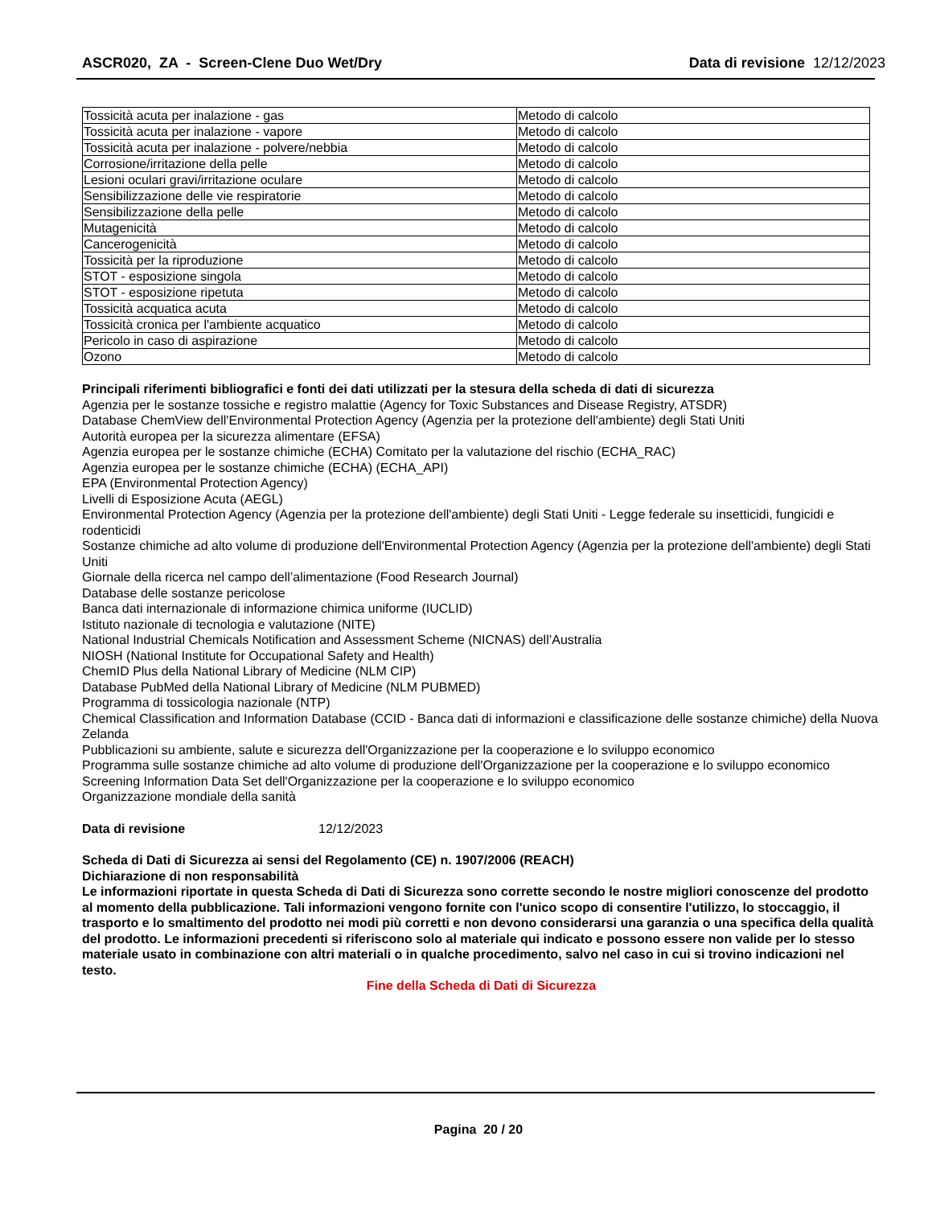ASCR020, ZA - Screen-Clene Duo Wet/Dry Data di revisione 12/12/2023
| Tossicità acuta per inalazione - gas | Metodo di calcolo |
| Tossicità acuta per inalazione - vapore | Metodo di calcolo |
| Tossicità acuta per inalazione - polvere/nebbia | Metodo di calcolo |
| Corrosione/irritazione della pelle | Metodo di calcolo |
| Lesioni oculari gravi/irritazione oculare | Metodo di calcolo |
| Sensibilizzazione delle vie respiratorie | Metodo di calcolo |
| Sensibilizzazione della pelle | Metodo di calcolo |
| Mutagenicità | Metodo di calcolo |
| Cancerogenicità | Metodo di calcolo |
| Tossicità per la riproduzione | Metodo di calcolo |
| STOT - esposizione singola | Metodo di calcolo |
| STOT - esposizione ripetuta | Metodo di calcolo |
| Tossicità acquatica acuta | Metodo di calcolo |
| Tossicità cronica per l'ambiente acquatico | Metodo di calcolo |
| Pericolo in caso di aspirazione | Metodo di calcolo |
| Ozono | Metodo di calcolo |
Principali riferimenti bibliografici e fonti dei dati utilizzati per la stesura della scheda di dati di sicurezza
Agenzia per le sostanze tossiche e registro malattie (Agency for Toxic Substances and Disease Registry, ATSDR)
Database ChemView dell'Environmental Protection Agency (Agenzia per la protezione dell'ambiente) degli Stati Uniti
Autorità europea per la sicurezza alimentare (EFSA)
Agenzia europea per le sostanze chimiche (ECHA) Comitato per la valutazione del rischio (ECHA_RAC)
Agenzia europea per le sostanze chimiche (ECHA) (ECHA_API)
EPA (Environmental Protection Agency)
Livelli di Esposizione Acuta (AEGL)
Environmental Protection Agency (Agenzia per la protezione dell'ambiente) degli Stati Uniti - Legge federale su insetticidi, fungicidi e rodenticidi
Sostanze chimiche ad alto volume di produzione dell'Environmental Protection Agency (Agenzia per la protezione dell'ambiente) degli Stati Uniti
Giornale della ricerca nel campo dell’alimentazione (Food Research Journal)
Database delle sostanze pericolose
Banca dati internazionale di informazione chimica uniforme (IUCLID)
Istituto nazionale di tecnologia e valutazione (NITE)
National Industrial Chemicals Notification and Assessment Scheme (NICNAS) dell’Australia
NIOSH (National Institute for Occupational Safety and Health)
ChemID Plus della National Library of Medicine (NLM CIP)
Database PubMed della National Library of Medicine (NLM PUBMED)
Programma di tossicologia nazionale (NTP)
Chemical Classification and Information Database (CCID - Banca dati di informazioni e classificazione delle sostanze chimiche) della Nuova Zelanda
Pubblicazioni su ambiente, salute e sicurezza dell'Organizzazione per la cooperazione e lo sviluppo economico
Programma sulle sostanze chimiche ad alto volume di produzione dell'Organizzazione per la cooperazione e lo sviluppo economico
Screening Information Data Set dell'Organizzazione per la cooperazione e lo sviluppo economico
Organizzazione mondiale della sanità
Data di revisione 12/12/2023
Scheda di Dati di Sicurezza ai sensi del Regolamento (CE) n. 1907/2006 (REACH)
Dichiarazione di non responsabilità
Le informazioni riportate in questa Scheda di Dati di Sicurezza sono corrette secondo le nostre migliori conoscenze del prodotto al momento della pubblicazione. Tali informazioni vengono fornite con l'unico scopo di consentire l'utilizzo, lo stoccaggio, il trasporto e lo smaltimento del prodotto nei modi più corretti e non devono considerarsi una garanzia o una specifica della qualità del prodotto. Le informazioni precedenti si riferiscono solo al materiale qui indicato e possono essere non valide per lo stesso materiale usato in combinazione con altri materiali o in qualche procedimento, salvo nel caso in cui si trovino indicazioni nel testo.
Fine della Scheda di Dati di Sicurezza
Pagina 20 / 20